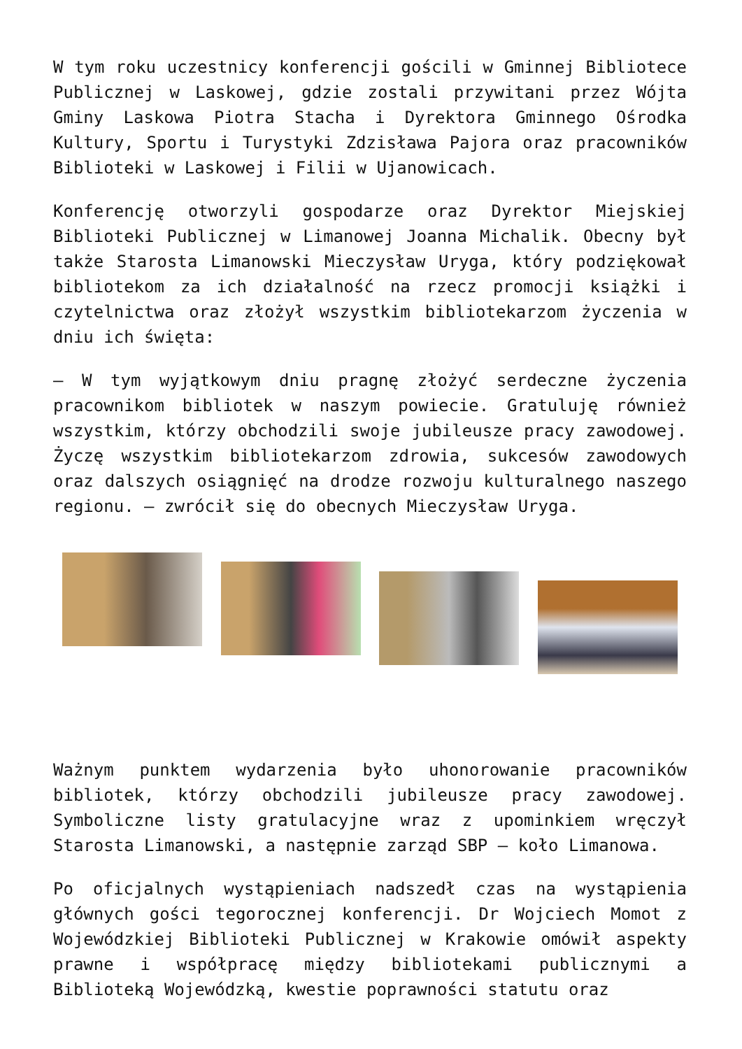W tym roku uczestnicy konferencji gościli w Gminnej Bibliotece Publicznej w Laskowej, gdzie zostali przywitani przez Wójta Gminy Laskowa Piotra Stacha i Dyrektora Gminnego Ośrodka Kultury, Sportu i Turystyki Zdzisława Pajora oraz pracowników Biblioteki w Laskowej i Filii w Ujanowicach.
Konferencję otworzyli gospodarze oraz Dyrektor Miejskiej Biblioteki Publicznej w Limanowej Joanna Michalik. Obecny był także Starosta Limanowski Mieczysław Uryga, który podziękował bibliotekom za ich działalność na rzecz promocji książki i czytelnictwa oraz złożył wszystkim bibliotekarzom życzenia w dniu ich święta:
– W tym wyjątkowym dniu pragnę złożyć serdeczne życzenia pracownikom bibliotek w naszym powiecie. Gratuluję również wszystkim, którzy obchodzili swoje jubileusze pracy zawodowej. Życzę wszystkim bibliotekarzom zdrowia, sukcesów zawodowych oraz dalszych osiągnięć na drodze rozwoju kulturalnego naszego regionu. – zwrócił się do obecnych Mieczysław Uryga.
Ważnym punktem wydarzenia było uhonorowanie pracowników bibliotek, którzy obchodzili jubileusze pracy zawodowej. Symboliczne listy gratulacyjne wraz z upominkiem wręczył Starosta Limanowski, a następnie zarząd SBP – koło Limanowa.
Po oficjalnych wystąpieniach nadszedł czas na wystąpienia głównych gości tegorocznej konferencji. Dr Wojciech Momot z Wojewódzkiej Biblioteki Publicznej w Krakowie omówił aspekty prawne i współpracę między bibliotekami publicznymi a Biblioteką Wojewódzką, kwestie poprawności statutu oraz